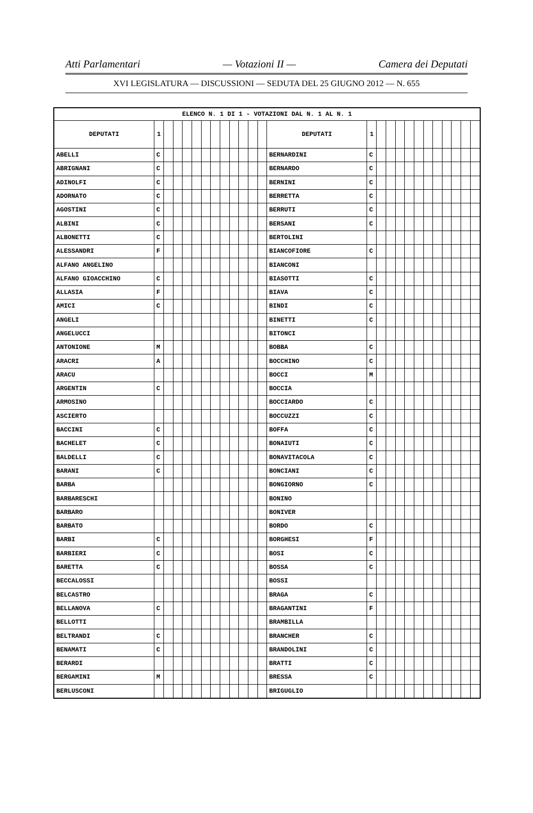Atti Parlamentari — Votazioni II — Camera dei Deputati
XVI LEGISLATURA — DISCUSSIONI — SEDUTA DEL 25 GIUGNO 2012 — N. 655
| ELENCO N. 1 DI 1 - VOTAZIONI DAL N. 1 AL N. 1 | | | | | | | | | | | | | | | | | | | | | | | | | |
| --- | --- | --- | --- | --- | --- | --- | --- | --- | --- | --- | --- | --- | --- | --- | --- | --- | --- | --- | --- | --- | --- | --- | --- | --- | --- |
| DEPUTATI | 1 | | | | | | | | | | | | DEPUTATI | 1 | | | | | | | | | | | |
| ABELLI | C | | | | | | | | | | | | BERNARDINI | C | | | | | | | | | | | |
| ABRIGNANI | C | | | | | | | | | | | | BERNARDO | C | | | | | | | | | | | |
| ADINOLFI | C | | | | | | | | | | | | BERNINI | C | | | | | | | | | | | |
| ADORNATO | C | | | | | | | | | | | | BERRETTA | C | | | | | | | | | | | |
| AGOSTINI | C | | | | | | | | | | | | BERRUTI | C | | | | | | | | | | | |
| ALBINI | C | | | | | | | | | | | | BERSANI | C | | | | | | | | | | | |
| ALBONETTI | C | | | | | | | | | | | | BERTOLINI | | | | | | | | | | | | |
| ALESSANDRI | F | | | | | | | | | | | | BIANCOFIORE | C | | | | | | | | | | | |
| ALFANO ANGELINO | | | | | | | | | | | | | BIANCONI | | | | | | | | | | | | |
| ALFANO GIOACCHINO | C | | | | | | | | | | | | BIASOTTI | C | | | | | | | | | | | |
| ALLASIA | F | | | | | | | | | | | | BIAVA | C | | | | | | | | | | | |
| AMICI | C | | | | | | | | | | | | BINDI | C | | | | | | | | | | | |
| ANGELI | | | | | | | | | | | | | BINETTI | C | | | | | | | | | | | |
| ANGELUCCI | | | | | | | | | | | | | BITONCI | | | | | | | | | | | | |
| ANTONIONE | M | | | | | | | | | | | | BOBBA | C | | | | | | | | | | | |
| ARACRI | A | | | | | | | | | | | | BOCCHINO | C | | | | | | | | | | | |
| ARACU | | | | | | | | | | | | | BOCCI | M | | | | | | | | | | | |
| ARGENTIN | C | | | | | | | | | | | | BOCCIA | | | | | | | | | | | | |
| ARMOSINO | | | | | | | | | | | | | BOCCIARDO | C | | | | | | | | | | | |
| ASCIERTO | | | | | | | | | | | | | BOCCUZZI | C | | | | | | | | | | | |
| BACCINI | C | | | | | | | | | | | | BOFFA | C | | | | | | | | | | | |
| BACHELET | C | | | | | | | | | | | | BONAIUTI | C | | | | | | | | | | | |
| BALDELLI | C | | | | | | | | | | | | BONAVITACOLA | C | | | | | | | | | | | |
| BARANI | C | | | | | | | | | | | | BONCIANI | C | | | | | | | | | | | |
| BARBA | | | | | | | | | | | | | BONGIORNO | C | | | | | | | | | | | |
| BARBARESCHI | | | | | | | | | | | | | BONINO | | | | | | | | | | | | |
| BARBARO | | | | | | | | | | | | | BONIVER | | | | | | | | | | | | |
| BARBATO | | | | | | | | | | | | | BORDO | C | | | | | | | | | | | |
| BARBI | C | | | | | | | | | | | | BORGHESI | F | | | | | | | | | | | |
| BARBIERI | C | | | | | | | | | | | | BOSI | C | | | | | | | | | | | |
| BARETTA | C | | | | | | | | | | | | BOSSA | C | | | | | | | | | | | |
| BECCALOSSI | | | | | | | | | | | | | BOSSI | | | | | | | | | | | | |
| BELCASTRO | | | | | | | | | | | | | BRAGA | C | | | | | | | | | | | |
| BELLANOVA | C | | | | | | | | | | | | BRAGANTINI | F | | | | | | | | | | | |
| BELLOTTI | | | | | | | | | | | | | BRAMBILLA | | | | | | | | | | | | |
| BELTRANDI | C | | | | | | | | | | | | BRANCHER | C | | | | | | | | | | | |
| BENAMATI | C | | | | | | | | | | | | BRANDOLINI | C | | | | | | | | | | | |
| BERARDI | | | | | | | | | | | | | BRATTI | C | | | | | | | | | | | |
| BERGAMINI | M | | | | | | | | | | | | BRESSA | C | | | | | | | | | | | |
| BERLUSCONI | | | | | | | | | | | | | BRIGUGLIO | | | | | | | | | | | | |